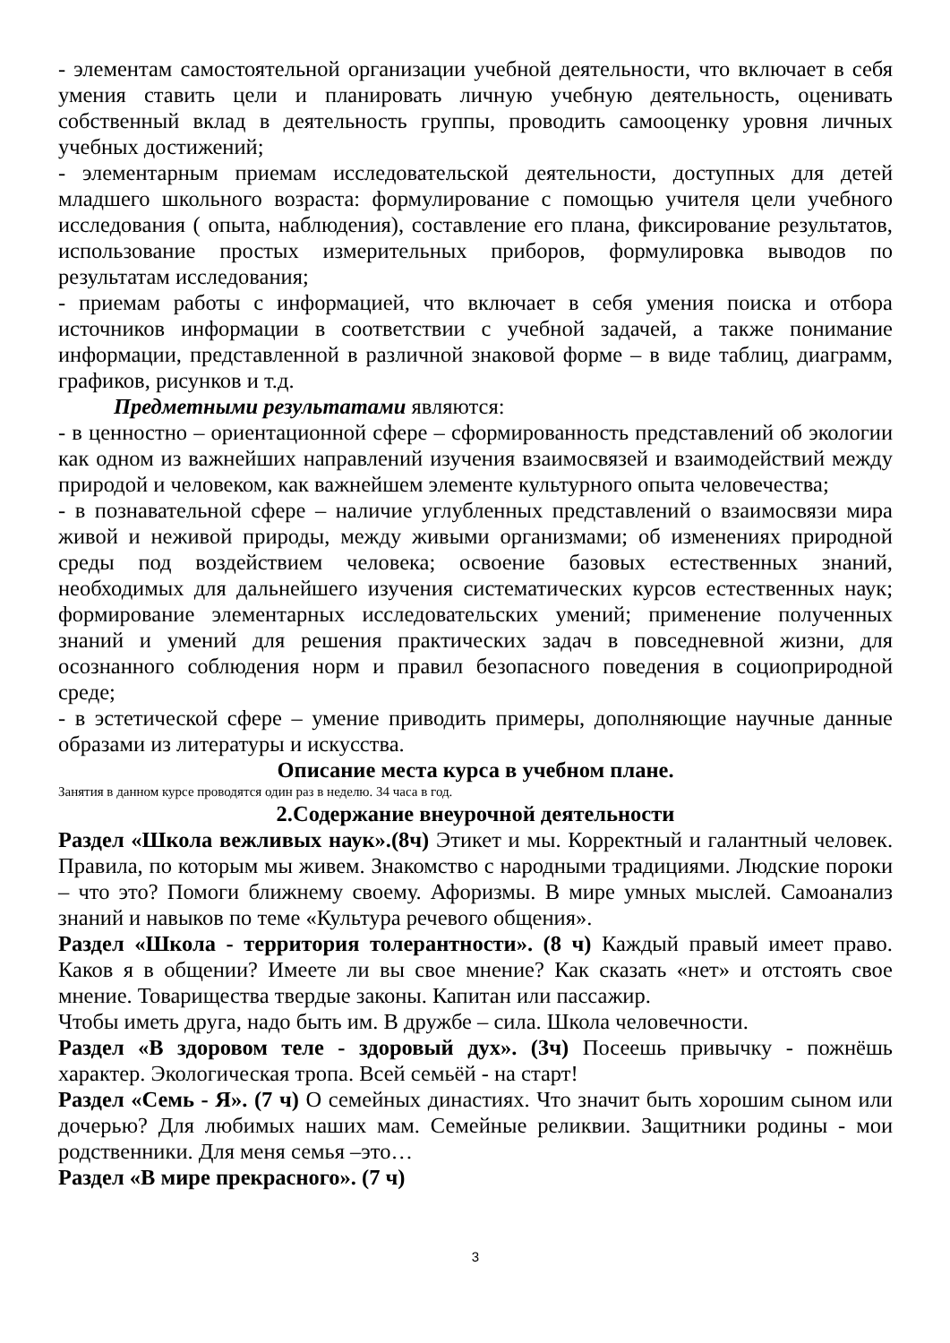- элементам самостоятельной организации учебной деятельности, что включает в себя умения ставить цели и планировать личную учебную деятельность, оценивать собственный вклад в деятельность группы, проводить самооценку уровня личных учебных достижений;
- элементарным приемам исследовательской деятельности, доступных для детей младшего школьного возраста: формулирование с помощью учителя цели учебного исследования ( опыта, наблюдения), составление его плана, фиксирование результатов, использование простых измерительных приборов, формулировка выводов по результатам исследования;
- приемам работы с информацией, что включает в себя умения поиска и отбора источников информации в соответствии с учебной задачей, а также понимание информации, представленной в различной знаковой форме – в виде таблиц, диаграмм, графиков, рисунков и т.д.
Предметными результатами являются:
- в ценностно – ориентационной сфере – сформированность представлений об экологии как одном из важнейших направлений изучения взаимосвязей и взаимодействий между природой и человеком, как важнейшем элементе культурного опыта человечества;
- в познавательной сфере – наличие углубленных представлений о взаимосвязи мира живой и неживой природы, между живыми организмами; об изменениях природной среды под воздействием человека; освоение базовых естественных знаний, необходимых для дальнейшего изучения систематических курсов естественных наук; формирование элементарных исследовательских умений; применение полученных знаний и умений для решения практических задач в повседневной жизни, для осознанного соблюдения норм и правил безопасного поведения в социоприродной среде;
- в эстетической сфере – умение приводить примеры, дополняющие научные данные образами из литературы и искусства.
Описание места курса в учебном плане.
Занятия в данном курсе проводятся один раз в неделю. 34 часа в год.
2.Содержание внеурочной деятельности
Раздел «Школа вежливых наук».(8ч) Этикет и мы. Корректный и галантный человек. Правила, по которым мы живем. Знакомство с народными традициями. Людские пороки – что это? Помоги ближнему своему. Афоризмы. В мире умных мыслей. Самоанализ знаний и навыков по теме «Культура речевого общения».
Раздел «Школа - территория толерантности». (8 ч) Каждый правый имеет право. Каков я в общении? Имеете ли вы свое мнение? Как сказать «нет» и отстоять свое мнение. Товарищества твердые законы. Капитан или пассажир.
Чтобы иметь друга, надо быть им. В дружбе – сила. Школа человечности.
Раздел «В здоровом теле - здоровый дух». (3ч) Посеешь привычку - пожнёшь характер. Экологическая тропа. Всей семьёй - на старт!
Раздел «Семь - Я». (7 ч) О семейных династиях. Что значит быть хорошим сыном или дочерью? Для любимых наших мам. Семейные реликвии. Защитники родины - мои родственники. Для меня семья –это…
Раздел «В мире прекрасного». (7 ч)
3